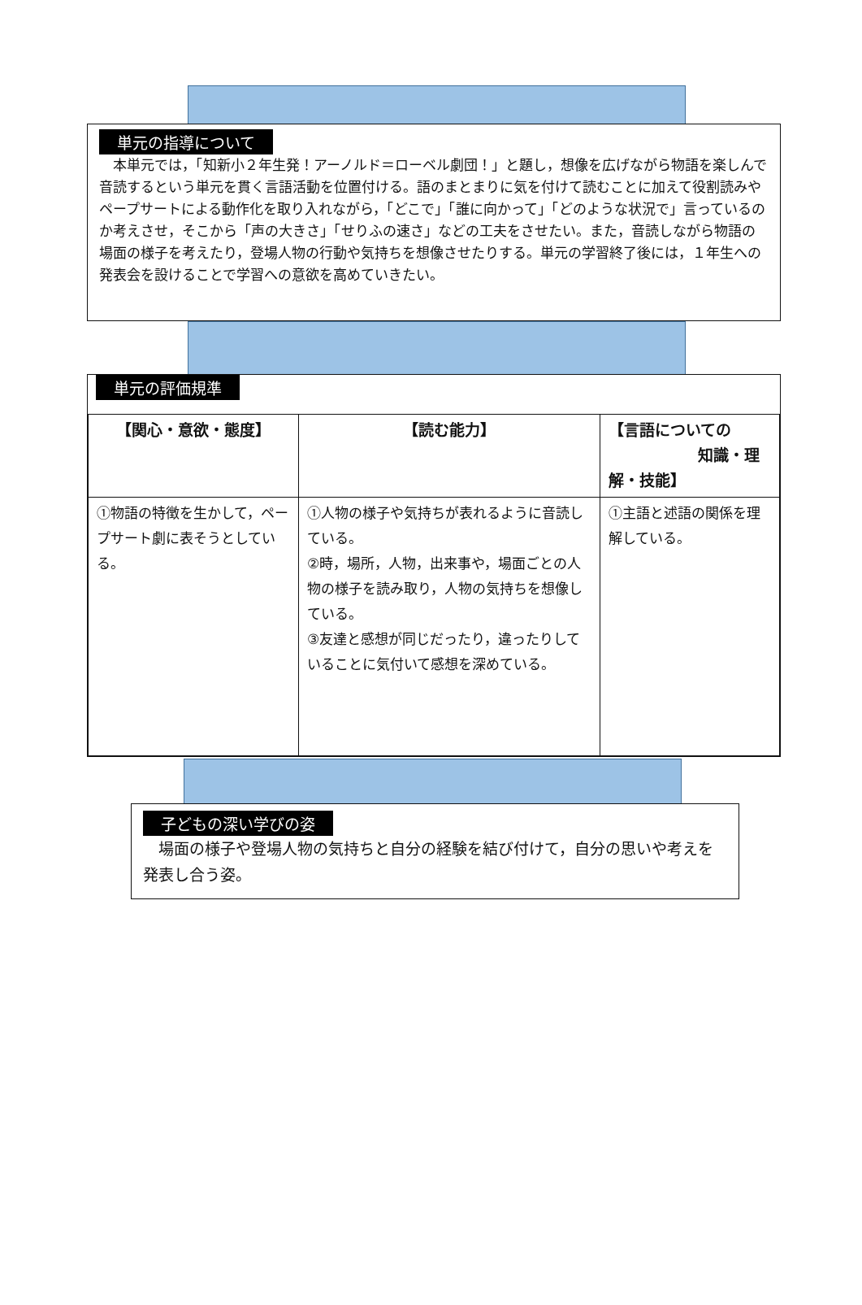単元の指導について
　本単元では，「知新小２年生発！アーノルド＝ローベル劇団！」と題し，想像を広げながら物語を楽しんで音読するという単元を貫く言語活動を位置付ける。語のまとまりに気を付けて読むことに加えて役割読みやペープサートによる動作化を取り入れながら，「どこで」「誰に向かって」「どのような状況で」言っているのか考えさせ，そこから「声の大きさ」「せりふの速さ」などの工夫をさせたい。また，音読しながら物語の場面の様子を考えたり，登場人物の行動や気持ちを想像させたりする。単元の学習終了後には，１年生への発表会を設けることで学習への意欲を高めていきたい。
単元の評価規準
| 【関心・意欲・態度】 | 【読む能力】 | 【言語についての 知識・理解・技能】 |
| --- | --- | --- |
| ①物語の特徴を生かして，ペープサート劇に表そうとしている。 | ①人物の様子や気持ちが表れるように音読している。 ②時，場所，人物，出来事や，場面ごとの人物の様子を読み取り，人物の気持ちを想像している。 ③友達と感想が同じだったり，違ったりしていることに気付いて感想を深めている。 | ①主語と述語の関係を理解している。 |
子どもの深い学びの姿
　場面の様子や登場人物の気持ちと自分の経験を結び付けて，自分の思いや考えを発表し合う姿。